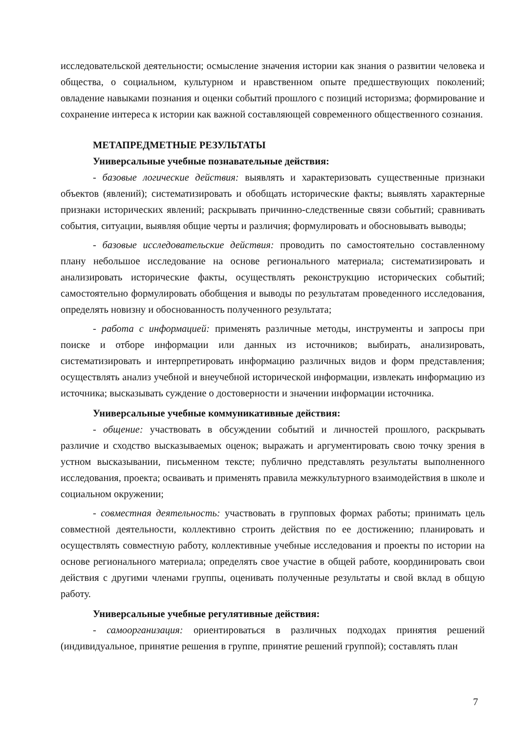исследовательской деятельности; осмысление значения истории как знания о развитии человека и общества, о социальном, культурном и нравственном опыте предшествующих поколений; овладение навыками познания и оценки событий прошлого с позиций историзма; формирование и сохранение интереса к истории как важной составляющей современного общественного сознания.
МЕТАПРЕДМЕТНЫЕ РЕЗУЛЬТАТЫ
Универсальные учебные познавательные действия:
- базовые логические действия: выявлять и характеризовать существенные признаки объектов (явлений); систематизировать и обобщать исторические факты; выявлять характерные признаки исторических явлений; раскрывать причинно-следственные связи событий; сравнивать события, ситуации, выявляя общие черты и различия; формулировать и обосновывать выводы;
- базовые исследовательские действия: проводить по самостоятельно составленному плану небольшое исследование на основе регионального материала; систематизировать и анализировать исторические факты, осуществлять реконструкцию исторических событий; самостоятельно формулировать обобщения и выводы по результатам проведенного исследования, определять новизну и обоснованность полученного результата;
- работа с информацией: применять различные методы, инструменты и запросы при поиске и отборе информации или данных из источников; выбирать, анализировать, систематизировать и интерпретировать информацию различных видов и форм представления; осуществлять анализ учебной и внеучебной исторической информации, извлекать информацию из источника; высказывать суждение о достоверности и значении информации источника.
Универсальные учебные коммуникативные действия:
- общение: участвовать в обсуждении событий и личностей прошлого, раскрывать различие и сходство высказываемых оценок; выражать и аргументировать свою точку зрения в устном высказывании, письменном тексте; публично представлять результаты выполненного исследования, проекта; осваивать и применять правила межкультурного взаимодействия в школе и социальном окружении;
- совместная деятельность: участвовать в групповых формах работы; принимать цель совместной деятельности, коллективно строить действия по ее достижению; планировать и осуществлять совместную работу, коллективные учебные исследования и проекты по истории на основе регионального материала; определять свое участие в общей работе, координировать свои действия с другими членами группы, оценивать полученные результаты и свой вклад в общую работу.
Универсальные учебные регулятивные действия:
- самоорганизация: ориентироваться в различных подходах принятия решений (индивидуальное, принятие решения в группе, принятие решений группой); составлять план
7